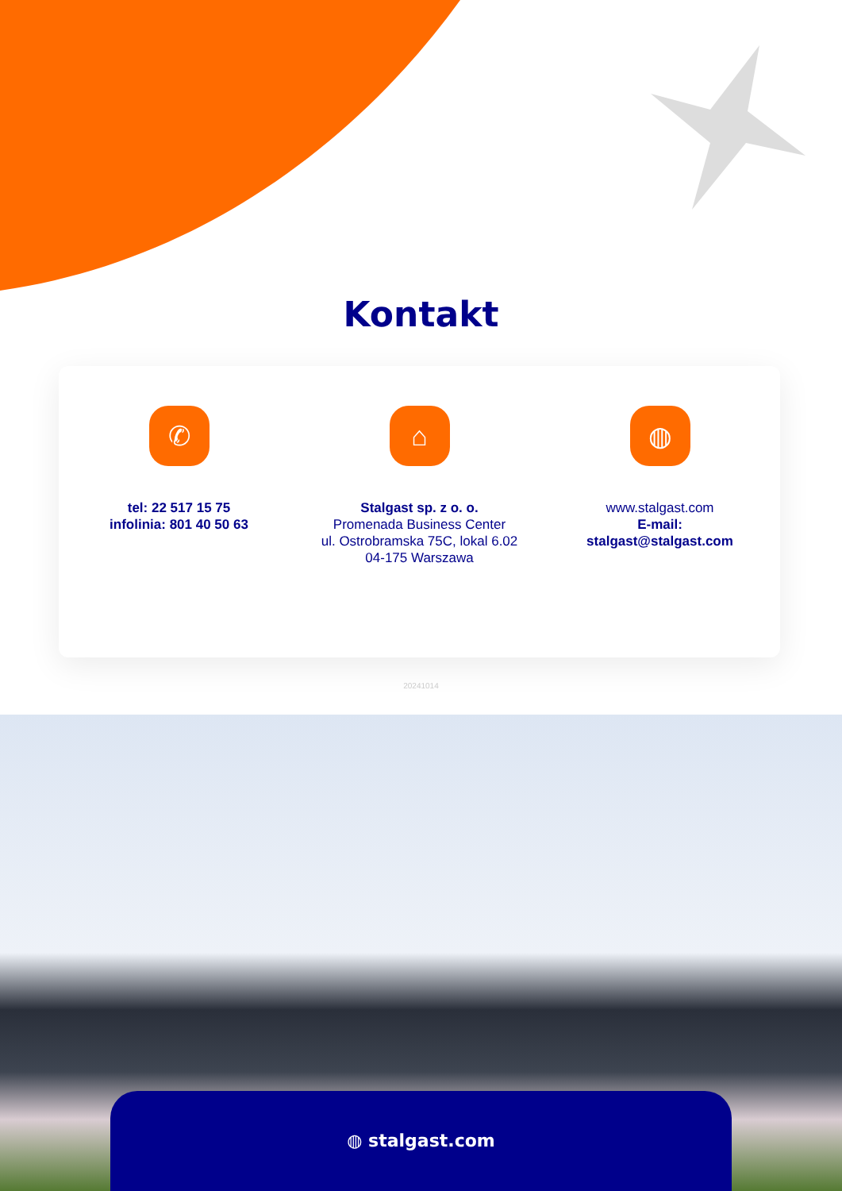Kontakt
✆
tel: 22 517 15 75
infolinia: 801 40 50 63
⌂
Stalgast sp. z o. o.
Promenada Business Center
ul. Ostrobramska 75C, lokal 6.02
04-175 Warszawa
◍
www.stalgast.com
E-mail:
stalgast@stalgast.com
20241014
◍ stalgast.com